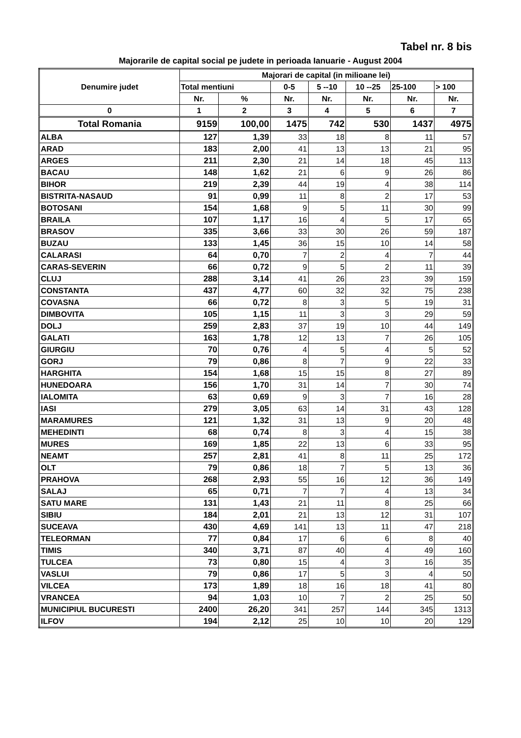Tabel nr. 8 bis
Majorarile de capital social pe judete in perioada Ianuarie - August 2004
| Denumire judet | Majorari de capital (in milioane lei) | | | | | | |
| --- | --- | --- | --- | --- | --- | --- | --- |
| | Total mentiuni | | 0-5 | 5 --10 | 10 --25 | 25-100 | > 100 |
| | Nr. | % | Nr. | Nr. | Nr. | Nr. | Nr. |
| 0 | 1 | 2 | 3 | 4 | 5 | 6 | 7 |
| Total Romania | 9159 | 100,00 | 1475 | 742 | 530 | 1437 | 4975 |
| ALBA | 127 | 1,39 | 33 | 18 | 8 | 11 | 57 |
| ARAD | 183 | 2,00 | 41 | 13 | 13 | 21 | 95 |
| ARGES | 211 | 2,30 | 21 | 14 | 18 | 45 | 113 |
| BACAU | 148 | 1,62 | 21 | 6 | 9 | 26 | 86 |
| BIHOR | 219 | 2,39 | 44 | 19 | 4 | 38 | 114 |
| BISTRITA-NASAUD | 91 | 0,99 | 11 | 8 | 2 | 17 | 53 |
| BOTOSANI | 154 | 1,68 | 9 | 5 | 11 | 30 | 99 |
| BRAILA | 107 | 1,17 | 16 | 4 | 5 | 17 | 65 |
| BRASOV | 335 | 3,66 | 33 | 30 | 26 | 59 | 187 |
| BUZAU | 133 | 1,45 | 36 | 15 | 10 | 14 | 58 |
| CALARASI | 64 | 0,70 | 7 | 2 | 4 | 7 | 44 |
| CARAS-SEVERIN | 66 | 0,72 | 9 | 5 | 2 | 11 | 39 |
| CLUJ | 288 | 3,14 | 41 | 26 | 23 | 39 | 159 |
| CONSTANTA | 437 | 4,77 | 60 | 32 | 32 | 75 | 238 |
| COVASNA | 66 | 0,72 | 8 | 3 | 5 | 19 | 31 |
| DIMBOVITA | 105 | 1,15 | 11 | 3 | 3 | 29 | 59 |
| DOLJ | 259 | 2,83 | 37 | 19 | 10 | 44 | 149 |
| GALATI | 163 | 1,78 | 12 | 13 | 7 | 26 | 105 |
| GIURGIU | 70 | 0,76 | 4 | 5 | 4 | 5 | 52 |
| GORJ | 79 | 0,86 | 8 | 7 | 9 | 22 | 33 |
| HARGHITA | 154 | 1,68 | 15 | 15 | 8 | 27 | 89 |
| HUNEDOARA | 156 | 1,70 | 31 | 14 | 7 | 30 | 74 |
| IALOMITA | 63 | 0,69 | 9 | 3 | 7 | 16 | 28 |
| IASI | 279 | 3,05 | 63 | 14 | 31 | 43 | 128 |
| MARAMURES | 121 | 1,32 | 31 | 13 | 9 | 20 | 48 |
| MEHEDINTI | 68 | 0,74 | 8 | 3 | 4 | 15 | 38 |
| MURES | 169 | 1,85 | 22 | 13 | 6 | 33 | 95 |
| NEAMT | 257 | 2,81 | 41 | 8 | 11 | 25 | 172 |
| OLT | 79 | 0,86 | 18 | 7 | 5 | 13 | 36 |
| PRAHOVA | 268 | 2,93 | 55 | 16 | 12 | 36 | 149 |
| SALAJ | 65 | 0,71 | 7 | 7 | 4 | 13 | 34 |
| SATU MARE | 131 | 1,43 | 21 | 11 | 8 | 25 | 66 |
| SIBIU | 184 | 2,01 | 21 | 13 | 12 | 31 | 107 |
| SUCEAVA | 430 | 4,69 | 141 | 13 | 11 | 47 | 218 |
| TELEORMAN | 77 | 0,84 | 17 | 6 | 6 | 8 | 40 |
| TIMIS | 340 | 3,71 | 87 | 40 | 4 | 49 | 160 |
| TULCEA | 73 | 0,80 | 15 | 4 | 3 | 16 | 35 |
| VASLUI | 79 | 0,86 | 17 | 5 | 3 | 4 | 50 |
| VILCEA | 173 | 1,89 | 18 | 16 | 18 | 41 | 80 |
| VRANCEA | 94 | 1,03 | 10 | 7 | 2 | 25 | 50 |
| MUNICIPIUL BUCURESTI | 2400 | 26,20 | 341 | 257 | 144 | 345 | 1313 |
| ILFOV | 194 | 2,12 | 25 | 10 | 10 | 20 | 129 |